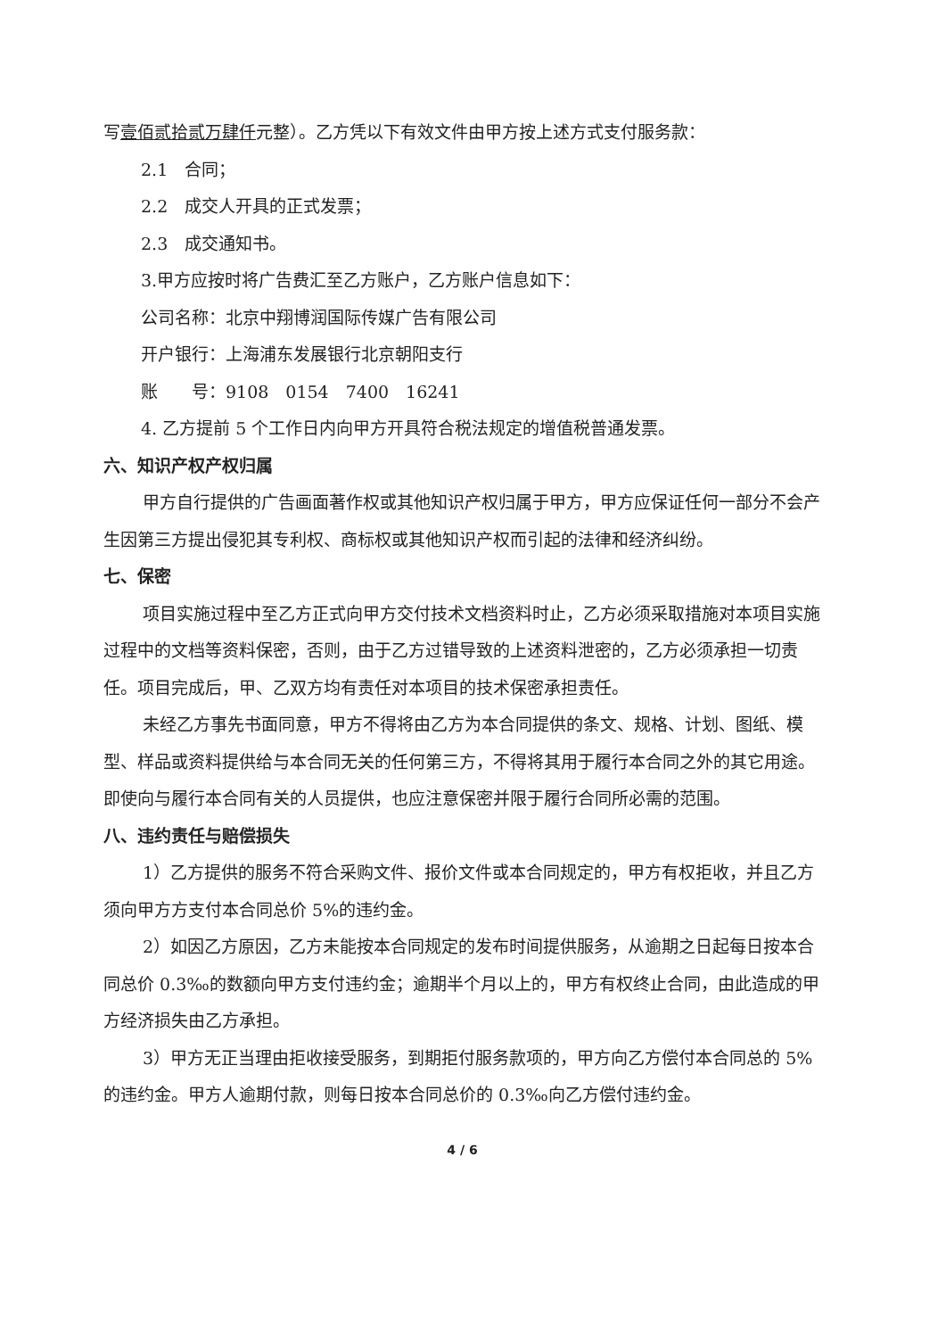写壹佰贰拾贰万肆仟元整）。乙方凭以下有效文件由甲方按上述方式支付服务款：
2.1　合同；
2.2　成交人开具的正式发票；
2.3　成交通知书。
3.甲方应按时将广告费汇至乙方账户，乙方账户信息如下：
公司名称：北京中翔博润国际传媒广告有限公司
开户银行：上海浦东发展银行北京朝阳支行
账　　号：9108　0154　7400　16241
4. 乙方提前 5 个工作日内向甲方开具符合税法规定的增值税普通发票。
六、知识产权产权归属
甲方自行提供的广告画面著作权或其他知识产权归属于甲方，甲方应保证任何一部分不会产生因第三方提出侵犯其专利权、商标权或其他知识产权而引起的法律和经济纠纷。
七、保密
项目实施过程中至乙方正式向甲方交付技术文档资料时止，乙方必须采取措施对本项目实施过程中的文档等资料保密，否则，由于乙方过错导致的上述资料泄密的，乙方必须承担一切责任。项目完成后，甲、乙双方均有责任对本项目的技术保密承担责任。
未经乙方事先书面同意，甲方不得将由乙方为本合同提供的条文、规格、计划、图纸、模型、样品或资料提供给与本合同无关的任何第三方，不得将其用于履行本合同之外的其它用途。即使向与履行本合同有关的人员提供，也应注意保密并限于履行合同所必需的范围。
八、违约责任与赔偿损失
1）乙方提供的服务不符合采购文件、报价文件或本合同规定的，甲方有权拒收，并且乙方须向甲方方支付本合同总价 5%的违约金。
2）如因乙方原因，乙方未能按本合同规定的发布时间提供服务，从逾期之日起每日按本合同总价 0.3‰的数额向甲方支付违约金；逾期半个月以上的，甲方有权终止合同，由此造成的甲方经济损失由乙方承担。
3）甲方无正当理由拒收接受服务，到期拒付服务款项的，甲方向乙方偿付本合同总的 5%的违约金。甲方人逾期付款，则每日按本合同总价的 0.3‰向乙方偿付违约金。
4 / 6